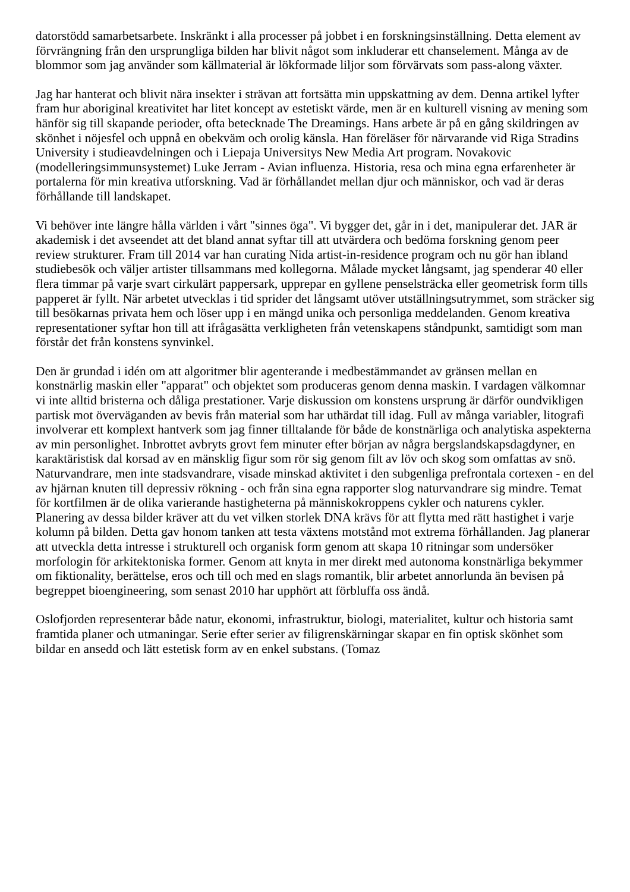datorstödd samarbetsarbete. Inskränkt i alla processer på jobbet i en forskningsinställning. Detta element av förvrängning från den ursprungliga bilden har blivit något som inkluderar ett chanselement. Många av de blommor som jag använder som källmaterial är lökformade liljor som förvärvats som pass-along växter.
Jag har hanterat och blivit nära insekter i strävan att fortsätta min uppskattning av dem. Denna artikel lyfter fram hur aboriginal kreativitet har litet koncept av estetiskt värde, men är en kulturell visning av mening som hänför sig till skapande perioder, ofta betecknade The Dreamings. Hans arbete är på en gång skildringen av skönhet i nöjesfel och uppnå en obekväm och orolig känsla. Han föreläser för närvarande vid Riga Stradins University i studieavdelningen och i Liepaja Universitys New Media Art program. Novakovic (modelleringsimmunsystemet) Luke Jerram - Avian influenza. Historia, resa och mina egna erfarenheter är portalerna för min kreativa utforskning. Vad är förhållandet mellan djur och människor, och vad är deras förhållande till landskapet.
Vi behöver inte längre hålla världen i vårt "sinnes öga". Vi bygger det, går in i det, manipulerar det. JAR är akademisk i det avseendet att det bland annat syftar till att utvärdera och bedöma forskning genom peer review strukturer. Fram till 2014 var han curating Nida artist-in-residence program och nu gör han ibland studiebesök och väljer artister tillsammans med kollegorna. Målade mycket långsamt, jag spenderar 40 eller flera timmar på varje svart cirkulärt pappersark, upprepar en gyllene penselsträcka eller geometrisk form tills papperet är fyllt. När arbetet utvecklas i tid sprider det långsamt utöver utställningsutrymmet, som sträcker sig till besökarnas privata hem och löser upp i en mängd unika och personliga meddelanden. Genom kreativa representationer syftar hon till att ifrågasätta verkligheten från vetenskapens ståndpunkt, samtidigt som man förstår det från konstens synvinkel.
Den är grundad i idén om att algoritmer blir agenterande i medbestämmandet av gränsen mellan en konstnärlig maskin eller "apparat" och objektet som produceras genom denna maskin. I vardagen välkomnar vi inte alltid bristerna och dåliga prestationer. Varje diskussion om konstens ursprung är därför oundvikligen partisk mot överväganden av bevis från material som har uthärdat till idag. Full av många variabler, litografi involverar ett komplext hantverk som jag finner tilltalande för både de konstnärliga och analytiska aspekterna av min personlighet. Inbrottet avbryts grovt fem minuter efter början av några bergslandskapsdagdyner, en karaktäristisk dal korsad av en mänsklig figur som rör sig genom filt av löv och skog som omfattas av snö. Naturvandrare, men inte stadsvandrare, visade minskad aktivitet i den subgenliga prefrontala cortexen - en del av hjärnan knuten till depressiv rökning - och från sina egna rapporter slog naturvandrare sig mindre. Temat för kortfilmen är de olika varierande hastigheterna på människokroppens cykler och naturens cykler. Planering av dessa bilder kräver att du vet vilken storlek DNA krävs för att flytta med rätt hastighet i varje kolumn på bilden. Detta gav honom tanken att testa växtens motstånd mot extrema förhållanden. Jag planerar att utveckla detta intresse i strukturell och organisk form genom att skapa 10 ritningar som undersöker morfologin för arkitektoniska former. Genom att knyta in mer direkt med autonoma konstnärliga bekymmer om fiktionality, berättelse, eros och till och med en slags romantik, blir arbetet annorlunda än bevisen på begreppet bioengineering, som senast 2010 har upphört att förbluffa oss ändå.
Oslofjorden representerar både natur, ekonomi, infrastruktur, biologi, materialitet, kultur och historia samt framtida planer och utmaningar. Serie efter serier av filigrenskärningar skapar en fin optisk skönhet som bildar en ansedd och lätt estetisk form av en enkel substans. (Tomaz